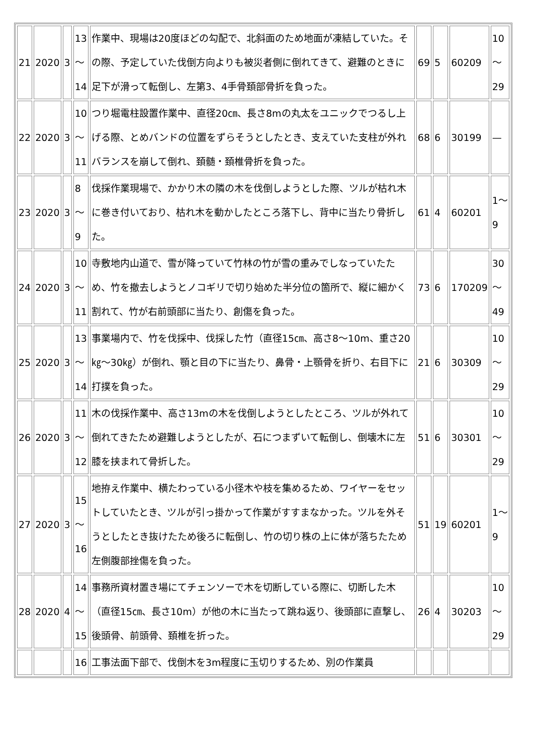| 21 | 2020 | 3 | 13 ～ 14 | 作業中、現場は20度ほどの勾配で、北斜面のため地面が凍結していた。その際、予定していた伐倒方向よりも被災者側に倒れてきて、避難のときに足下が滑って転倒し、左第3、4手骨頚部骨折を負った。 | 69 | 5 | 60209 | 10 ～ 29 |
| 22 | 2020 | 3 | 10 ～ 11 | つり堀電柱設置作業中、直径20㎝、長さ8mの丸太をユニックでつるし上げる際、とめバンドの位置をずらそうとしたとき、支えていた支柱が外れバランスを崩して倒れ、頚髄・頚椎骨折を負った。 | 68 | 6 | 30199 | — |
| 23 | 2020 | 3 | 8 ～ 9 | 伐採作業現場で、かかり木の隣の木を伐倒しようとした際、ツルが枯れ木に巻き付いており、枯れ木を動かしたところ落下し、背中に当たり骨折した。 | 61 | 4 | 60201 | 1～ 9 |
| 24 | 2020 | 3 | 10 ～ 11 | 寺敷地内山道で、雪が降っていて竹林の竹が雪の重みでしなっていたため、竹を撤去しようとノコギリで切り始めた半分位の箇所で、縦に細かく割れて、竹が右前頭部に当たり、創傷を負った。 | 73 | 6 | 170209 | 30 ～ 49 |
| 25 | 2020 | 3 | 13 ～ 14 | 事業場内で、竹を伐採中、伐採した竹（直径15㎝、高さ8～10m、重さ20㎏～30㎏）が倒れ、顎と目の下に当たり、鼻骨・上顎骨を折り、右目下に打撲を負った。 | 21 | 6 | 30309 | 10 ～ 29 |
| 26 | 2020 | 3 | 11 ～ 12 | 木の伐採作業中、高さ13mの木を伐倒しようとしたところ、ツルが外れて倒れてきたため避難しようとしたが、石につまずいて転倒し、倒壊木に左膝を挟まれて骨折した。 | 51 | 6 | 30301 | 10 ～ 29 |
| 27 | 2020 | 3 | 15 ～ 16 | 地拵え作業中、横たわっている小径木や枝を集めるため、ワイヤーをセットしていたとき、ツルが引っ掛かって作業がすすまなかった。ツルを外そうとしたとき抜けたため後ろに転倒し、竹の切り株の上に体が落ちたため左側腹部挫傷を負った。 | 51 | 19 | 60201 | 1～ 9 |
| 28 | 2020 | 4 | 14 ～ 15 | 事務所資材置き場にてチェンソーで木を切断している際に、切断した木（直径15㎝、長さ10m）が他の木に当たって跳ね返り、後頭部に直撃し、後頭骨、前頭骨、頚椎を折った。 | 26 | 4 | 30203 | 10 ～ 29 |
| | | | 16 | 工事法面下部で、伐倒木を3m程度に玉切りするため、別の作業員 | | | | |